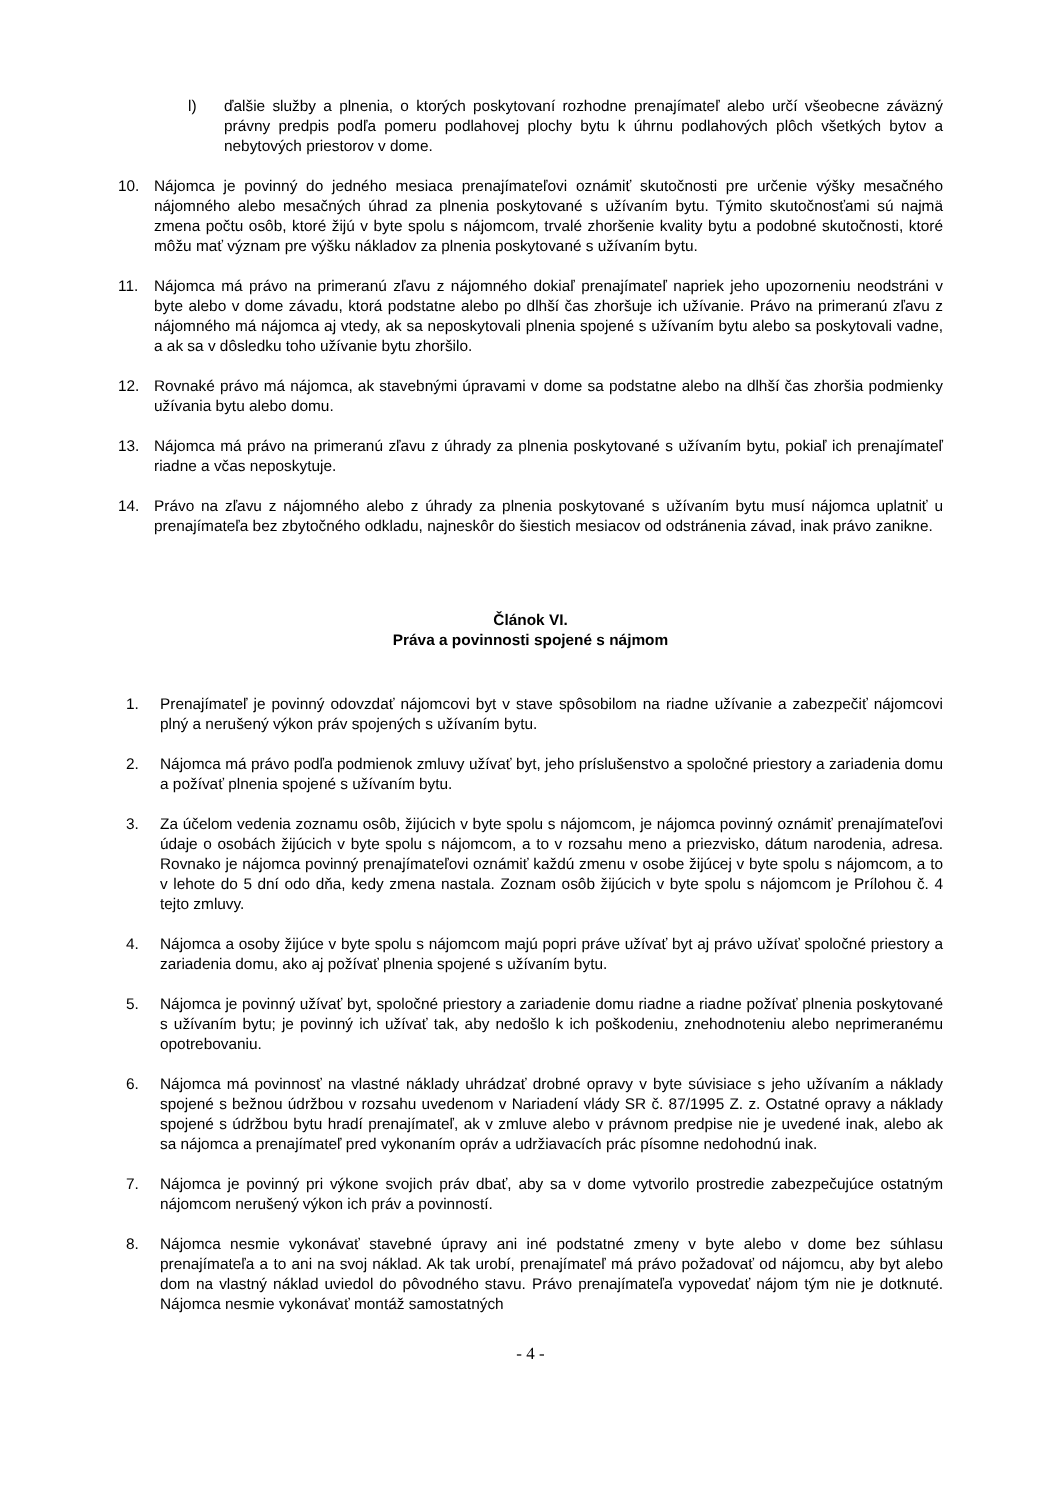l) ďalšie služby a plnenia, o ktorých poskytovaní rozhodne prenajímateľ alebo určí všeobecne záväzný právny predpis podľa pomeru podlahovej plochy bytu k úhrnu podlahových plôch všetkých bytov a nebytových priestorov v dome.
10. Nájomca je povinný do jedného mesiaca prenajímateľovi oznámiť skutočnosti pre určenie výšky mesačného nájomného alebo mesačných úhrad za plnenia poskytované s užívaním bytu. Týmito skutočnosťami sú najmä zmena počtu osôb, ktoré žijú v byte spolu s nájomcom, trvalé zhoršenie kvality bytu a podobné skutočnosti, ktoré môžu mať význam pre výšku nákladov za plnenia poskytované s užívaním bytu.
11. Nájomca má právo na primeranú zľavu z nájomného dokiaľ prenajímateľ napriek jeho upozorneniu neodstráni v byte alebo v dome závadu, ktorá podstatne alebo po dlhší čas zhoršuje ich užívanie. Právo na primeranú zľavu z nájomného má nájomca aj vtedy, ak sa neposkytovali plnenia spojené s užívaním bytu alebo sa poskytovali vadne, a ak sa v dôsledku toho užívanie bytu zhoršilo.
12. Rovnaké právo má nájomca, ak stavebnými úpravami v dome sa podstatne alebo na dlhší čas zhoršia podmienky užívania bytu alebo domu.
13. Nájomca má právo na primeranú zľavu z úhrady za plnenia poskytované s užívaním bytu, pokiaľ ich prenajímateľ riadne a včas neposkytuje.
14. Právo na zľavu z nájomného alebo z úhrady za plnenia poskytované s užívaním bytu musí nájomca uplatniť u prenajímateľa bez zbytočného odkladu, najneskôr do šiestich mesiacov od odstránenia závad, inak právo zanikne.
Článok VI.
Práva a povinnosti spojené s nájmom
1. Prenajímateľ je povinný odovzdať nájomcovi byt v stave spôsobilom na riadne užívanie a zabezpečiť nájomcovi plný a nerušený výkon práv spojených s užívaním bytu.
2. Nájomca má právo podľa podmienok zmluvy užívať byt, jeho príslušenstvo a spoločné priestory a zariadenia domu a požívať plnenia spojené s užívaním bytu.
3. Za účelom vedenia zoznamu osôb, žijúcich v byte spolu s nájomcom, je nájomca povinný oznámiť prenajímateľovi údaje o osobách žijúcich v byte spolu s nájomcom, a to v rozsahu meno a priezvisko, dátum narodenia, adresa. Rovnako je nájomca povinný prenajímateľovi oznámiť každú zmenu v osobe žijúcej v byte spolu s nájomcom, a to v lehote do 5 dní odo dňa, kedy zmena nastala. Zoznam osôb žijúcich v byte spolu s nájomcom je Prílohou č. 4 tejto zmluvy.
4. Nájomca a osoby žijúce v byte spolu s nájomcom majú popri práve užívať byt aj právo užívať spoločné priestory a zariadenia domu, ako aj požívať plnenia spojené s užívaním bytu.
5. Nájomca je povinný užívať byt, spoločné priestory a zariadenie domu riadne a riadne požívať plnenia poskytované s užívaním bytu; je povinný ich užívať tak, aby nedošlo k ich poškodeniu, znehodnoteniu alebo neprimeranému opotrebovaniu.
6. Nájomca má povinnosť na vlastné náklady uhrádzať drobné opravy v byte súvisiace s jeho užívaním a náklady spojené s bežnou údržbou v rozsahu uvedenom v Nariadení vlády SR č. 87/1995 Z. z. Ostatné opravy a náklady spojené s údržbou bytu hradí prenajímateľ, ak v zmluve alebo v právnom predpise nie je uvedené inak, alebo ak sa nájomca a prenajímateľ pred vykonaním opráv a udržiavacích prác písomne nedohodnú inak.
7. Nájomca je povinný pri výkone svojich práv dbať, aby sa v dome vytvorilo prostredie zabezpečujúce ostatným nájomcom nerušený výkon ich práv a povinností.
8. Nájomca nesmie vykonávať stavebné úpravy ani iné podstatné zmeny v byte alebo v dome bez súhlasu prenajímateľa a to ani na svoj náklad. Ak tak urobí, prenajímateľ má právo požadovať od nájomcu, aby byt alebo dom na vlastný náklad uviedol do pôvodného stavu. Právo prenajímateľa vypovedať nájom tým nie je dotknuté. Nájomca nesmie vykonávať montáž samostatných
- 4 -